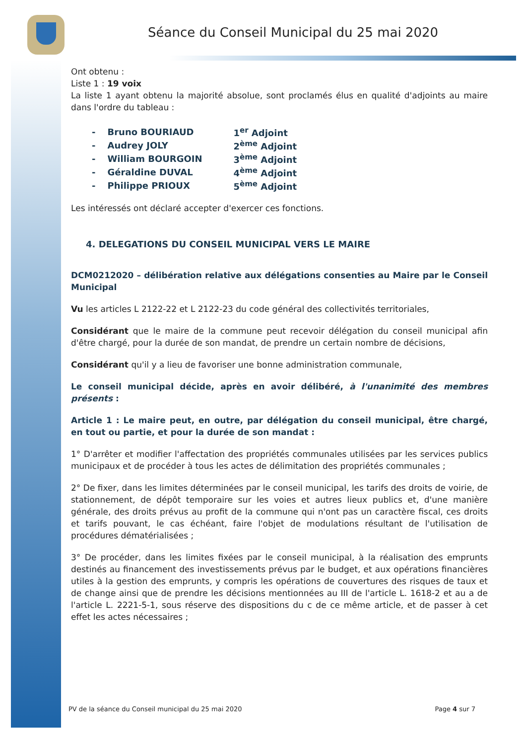Séance du Conseil Municipal du 25 mai 2020
Ont obtenu :
Liste 1 : 19 voix
La liste 1 ayant obtenu la majorité absolue, sont proclamés élus en qualité d'adjoints au maire dans l'ordre du tableau :
| - | Bruno BOURIAUD | 1<sup>er</sup> Adjoint |
| - | Audrey JOLY | 2<sup>ème</sup> Adjoint |
| - | William BOURGOIN | 3<sup>ème</sup> Adjoint |
| - | Géraldine DUVAL | 4<sup>ème</sup> Adjoint |
| - | Philippe PRIOUX | 5<sup>ème</sup> Adjoint |
Les intéressés ont déclaré accepter d'exercer ces fonctions.
4. DELEGATIONS DU CONSEIL MUNICIPAL VERS LE MAIRE
DCM0212020 – délibération relative aux délégations consenties au Maire par le Conseil Municipal
Vu les articles L 2122-22 et L 2122-23 du code général des collectivités territoriales,
Considérant que le maire de la commune peut recevoir délégation du conseil municipal afin d'être chargé, pour la durée de son mandat, de prendre un certain nombre de décisions,
Considérant qu'il y a lieu de favoriser une bonne administration communale,
Le conseil municipal décide, après en avoir délibéré, à l'unanimité des membres présents :
Article 1 : Le maire peut, en outre, par délégation du conseil municipal, être chargé, en tout ou partie, et pour la durée de son mandat :
1° D'arrêter et modifier l'affectation des propriétés communales utilisées par les services publics municipaux et de procéder à tous les actes de délimitation des propriétés communales ;
2° De fixer, dans les limites déterminées par le conseil municipal, les tarifs des droits de voirie, de stationnement, de dépôt temporaire sur les voies et autres lieux publics et, d'une manière générale, des droits prévus au profit de la commune qui n'ont pas un caractère fiscal, ces droits et tarifs pouvant, le cas échéant, faire l'objet de modulations résultant de l'utilisation de procédures dématérialisées ;
3° De procéder, dans les limites fixées par le conseil municipal, à la réalisation des emprunts destinés au financement des investissements prévus par le budget, et aux opérations financières utiles à la gestion des emprunts, y compris les opérations de couvertures des risques de taux et de change ainsi que de prendre les décisions mentionnées au III de l'article L. 1618-2 et au a de l'article L. 2221-5-1, sous réserve des dispositions du c de ce même article, et de passer à cet effet les actes nécessaires ;
PV de la séance du Conseil municipal du 25 mai 2020 Page 4 sur 7